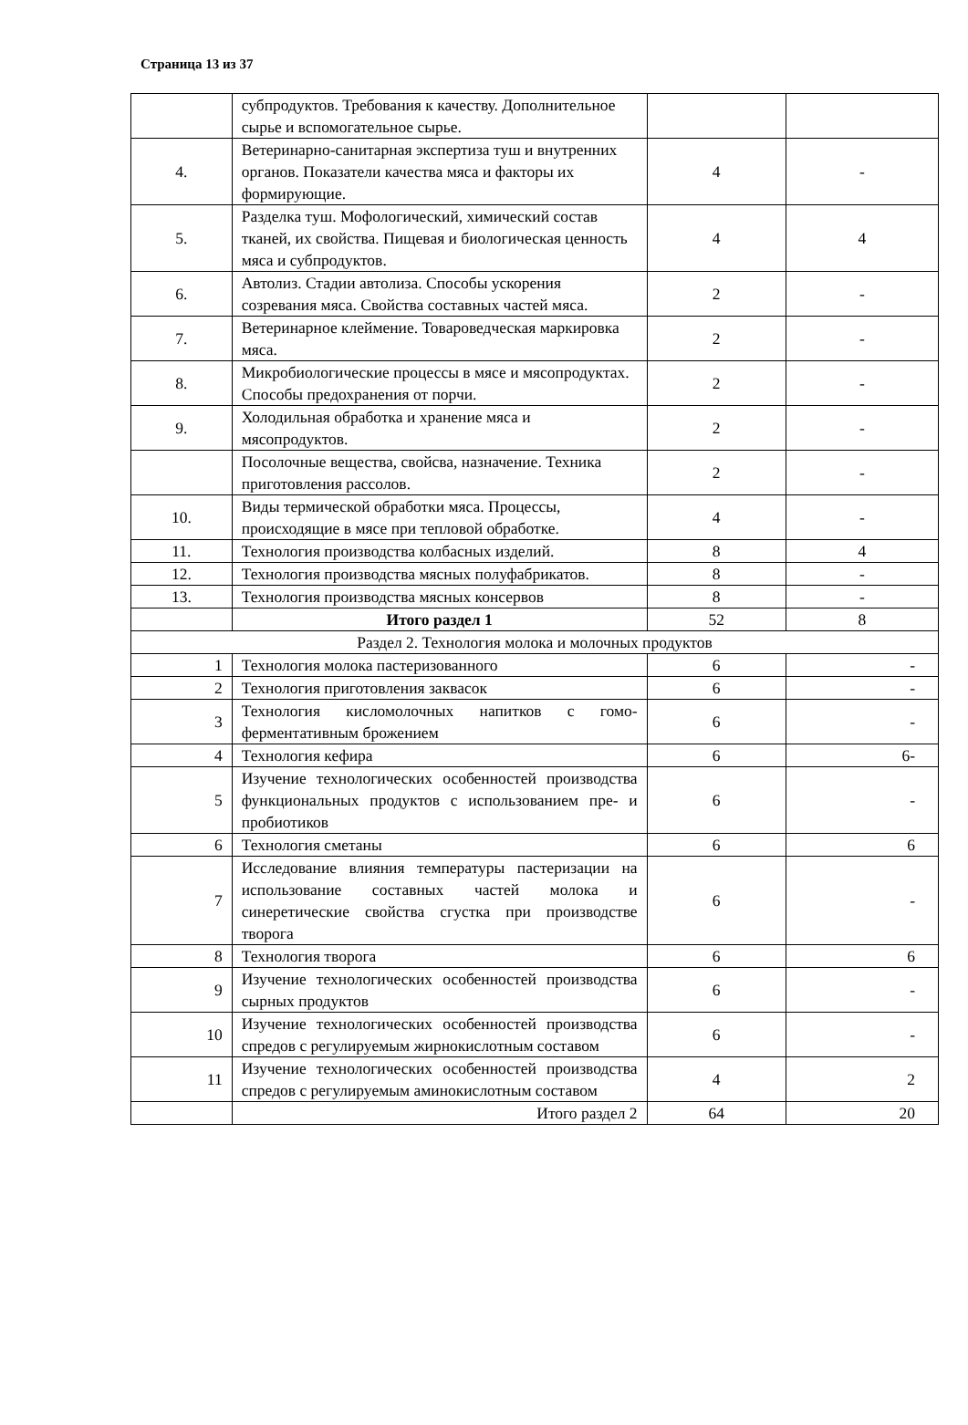Страница 13 из 37
| | субпродуктов. Требования к качеству. Дополнительное сырье и вспомогательное сырье. | | |
| 4. | Ветеринарно-санитарная экспертиза туш и внутренних органов. Показатели качества мяса и факторы их формирующие. | 4 | - |
| 5. | Разделка туш. Мофологический, химический состав тканей, их свойства. Пищевая и биологическая ценность мяса и субпродуктов. | 4 | 4 |
| 6. | Автолиз. Стадии автолиза. Способы ускорения созревания мяса. Свойства составных частей мяса. | 2 | - |
| 7. | Ветеринарное клеймение. Товароведческая маркировка мяса. | 2 | - |
| 8. | Микробиологические процессы в мясе и мясопродуктах. Способы предохранения от порчи. | 2 | - |
| 9. | Холодильная обработка и хранение мяса и мясопродуктов. | 2 | - |
| | Посолочные вещества, свойсва, назначение. Техника приготовления рассолов. | 2 | - |
| 10. | Виды термической обработки мяса. Процессы, происходящие в мясе при тепловой обработке. | 4 | - |
| 11. | Технология производства колбасных изделий. | 8 | 4 |
| 12. | Технология производства мясных полуфабрикатов. | 8 | - |
| 13. | Технология производства мясных консервов | 8 | - |
| | Итого раздел 1 | 52 | 8 |
| Раздел 2. Технология молока и молочных продуктов | | | |
| 1 | Технология молока пастеризованного | 6 | - |
| 2 | Технология приготовления заквасок | 6 | - |
| 3 | Технология кисломолочных напитков с гомо-ферментативным брожением | 6 | - |
| 4 | Технология кефира | 6 | 6- |
| 5 | Изучение технологических особенностей производства функциональных продуктов с использованием пре- и пробиотиков | 6 | - |
| 6 | Технология сметаны | 6 | 6 |
| 7 | Исследование влияния температуры пастеризации на использование составных частей молока и синеретические свойства сгустка при производстве творога | 6 | - |
| 8 | Технология творога | 6 | 6 |
| 9 | Изучение технологических особенностей производства сырных продуктов | 6 | - |
| 10 | Изучение технологических особенностей производства спредов с регулируемым жирнокислотным составом | 6 | - |
| 11 | Изучение технологических особенностей производства спредов с регулируемым аминокислотным составом | 4 | 2 |
| | Итого раздел 2 | 64 | 20 |